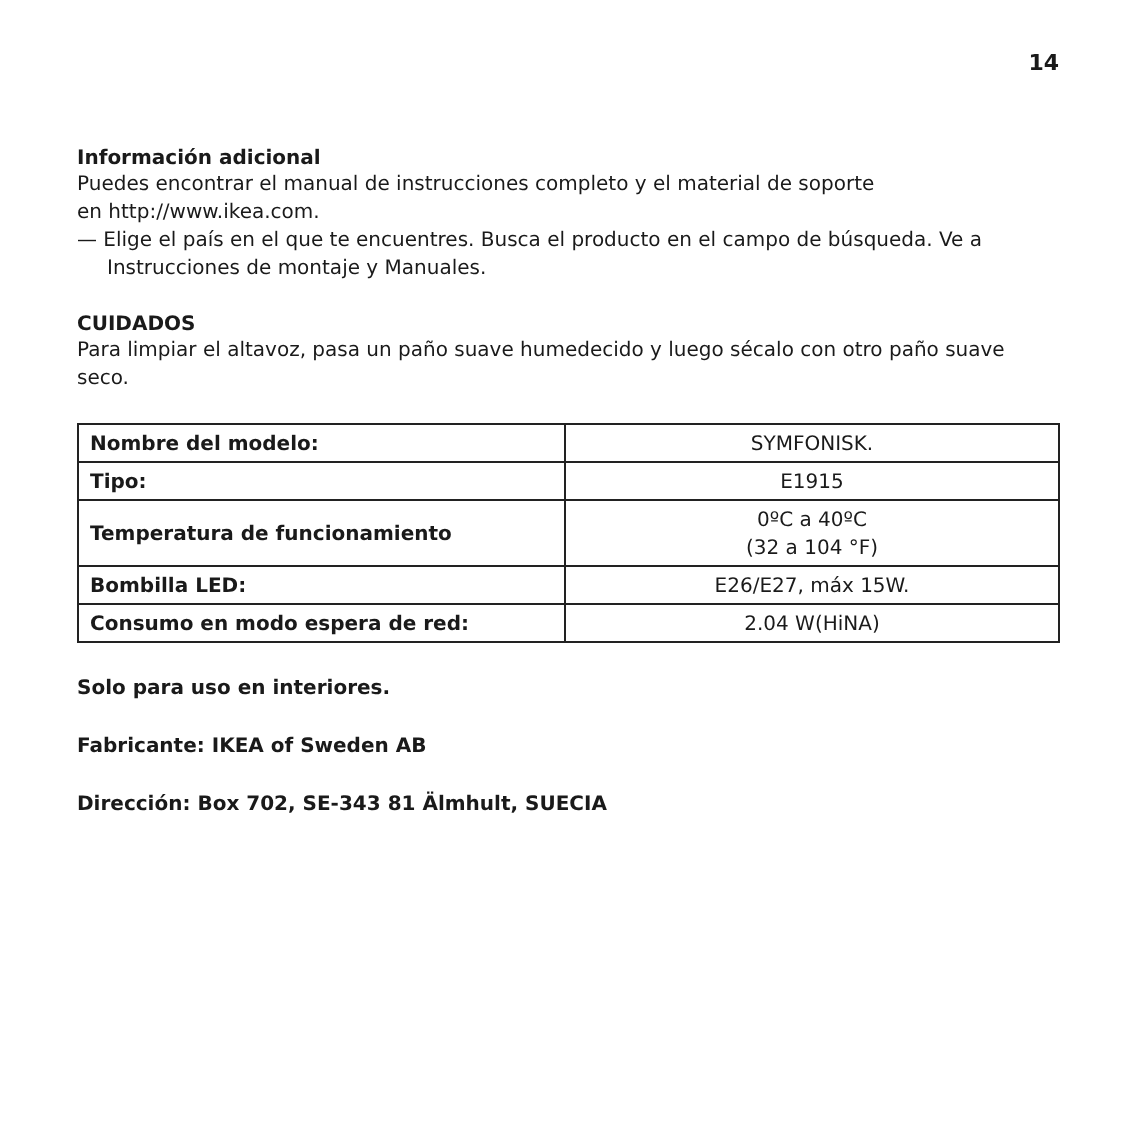14
Información adicional
Puedes encontrar el manual de instrucciones completo y el material de soporte
en http://www.ikea.com.
— Elige el país en el que te encuentres. Busca el producto en el campo de búsqueda. Ve a Instrucciones de montaje y Manuales.
CUIDADOS
Para limpiar el altavoz, pasa un paño suave humedecido y luego sécalo con otro paño suave seco.
| Nombre del modelo: | SYMFONISK. |
| Tipo: | E1915 |
| Temperatura de funcionamiento | 0ºC a 40ºC (32 a 104 °F) |
| Bombilla LED: | E26/E27, máx 15W. |
| Consumo en modo espera de red: | 2.04 W(HiNA) |
Solo para uso en interiores.
Fabricante: IKEA of Sweden AB
Dirección: Box 702, SE-343 81 Älmhult, SUECIA